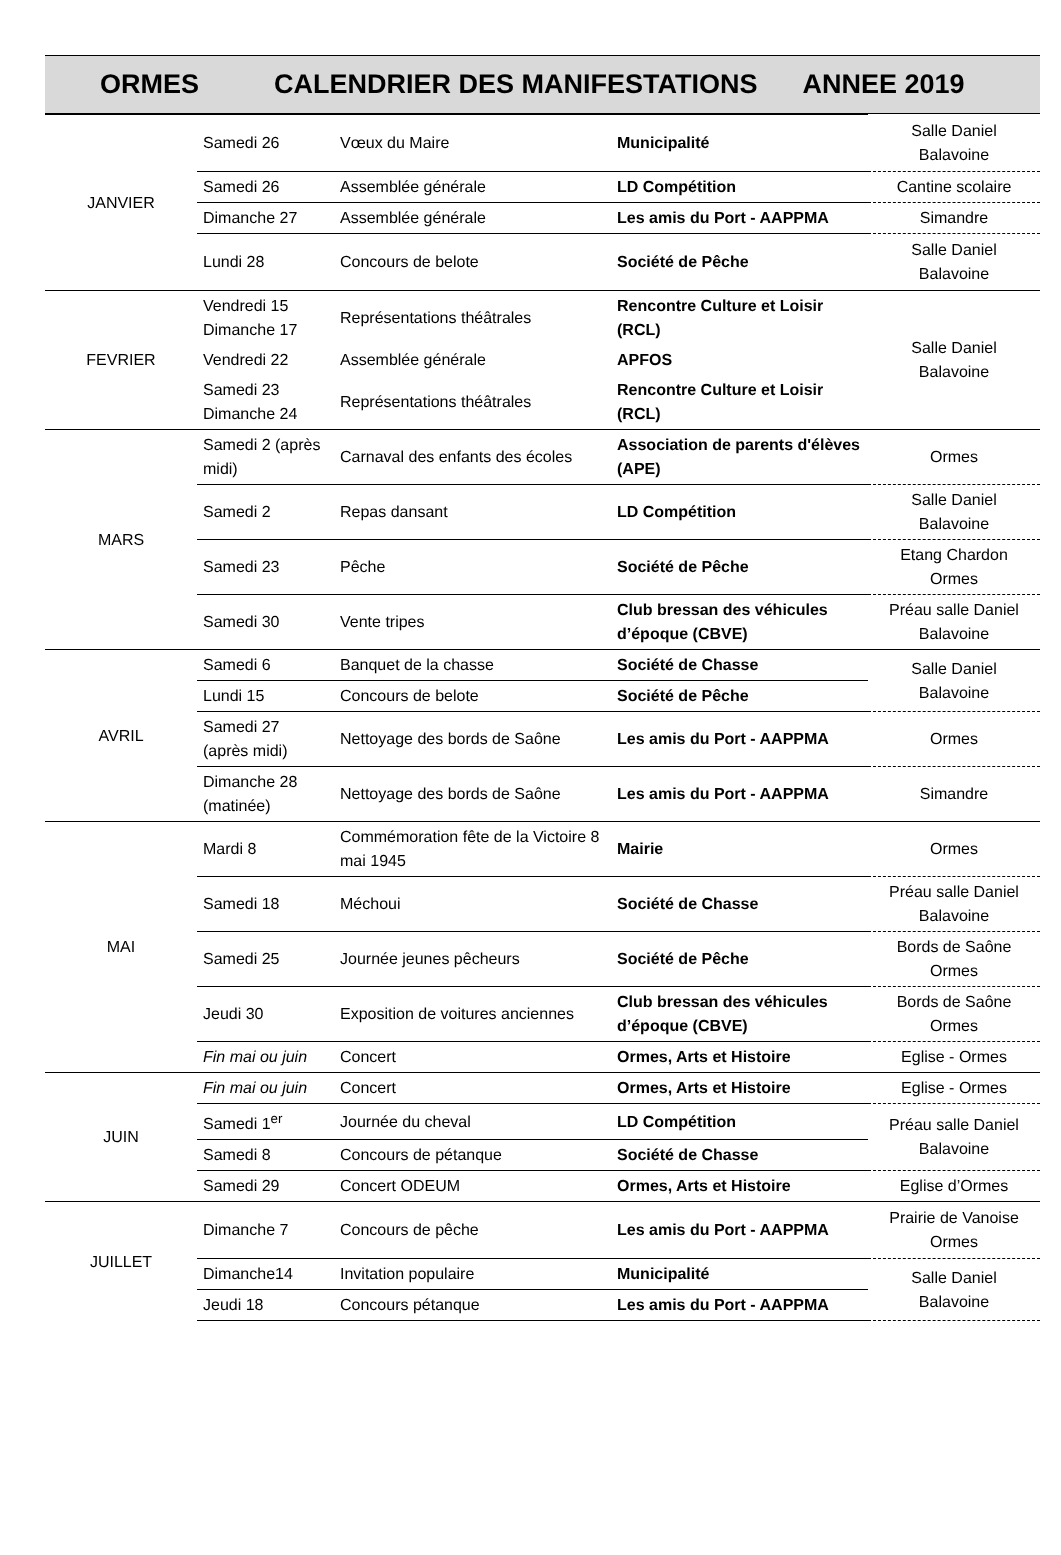ORMES CALENDRIER DES MANIFESTATIONS ANNEE 2019
| JANVIER | Samedi 26 | Vœux du Maire | Municipalité | Salle Daniel Balavoine |
| | Samedi 26 | Assemblée générale | LD Compétition | Cantine scolaire |
| | Dimanche 27 | Assemblée générale | Les amis du Port - AAPPMA | Simandre |
| | Lundi 28 | Concours de belote | Société de Pêche | Salle Daniel Balavoine |
| FEVRIER | Vendredi 15 Dimanche 17 | Représentations théâtrales | Rencontre Culture et Loisir (RCL) | Salle Daniel Balavoine |
| | Vendredi 22 | Assemblée générale | APFOS | |
| | Samedi 23 Dimanche 24 | Représentations théâtrales | Rencontre Culture et Loisir (RCL) | |
| MARS | Samedi 2 (après midi) | Carnaval des enfants des écoles | Association de parents d'élèves (APE) | Ormes |
| | Samedi 2 | Repas dansant | LD Compétition | Salle Daniel Balavoine |
| | Samedi 23 | Pêche | Société de Pêche | Etang Chardon Ormes |
| | Samedi 30 | Vente tripes | Club bressan des véhicules d’époque (CBVE) | Préau salle Daniel Balavoine |
| AVRIL | Samedi 6 | Banquet de la chasse | Société de Chasse | Salle Daniel Balavoine |
| | Lundi 15 | Concours de belote | Société de Pêche | |
| | Samedi 27 (après midi) | Nettoyage des bords de Saône | Les amis du Port - AAPPMA | Ormes |
| | Dimanche 28 (matinée) | Nettoyage des bords de Saône | Les amis du Port - AAPPMA | Simandre |
| MAI | Mardi 8 | Commémoration fête de la Victoire 8 mai 1945 | Mairie | Ormes |
| | Samedi 18 | Méchoui | Société de Chasse | Préau salle Daniel Balavoine |
| | Samedi 25 | Journée jeunes pêcheurs | Société de Pêche | Bords de Saône Ormes |
| | Jeudi 30 | Exposition de voitures anciennes | Club bressan des véhicules d’époque (CBVE) | Bords de Saône Ormes |
| | Fin mai ou juin | Concert | Ormes, Arts et Histoire | Eglise - Ormes |
| JUIN | Fin mai ou juin | Concert | Ormes, Arts et Histoire | Eglise - Ormes |
| | Samedi 1<sup>er</sup> | Journée du cheval | LD Compétition | Préau salle Daniel Balavoine |
| | Samedi 8 | Concours de pétanque | Société de Chasse | |
| | Samedi 29 | Concert ODEUM | Ormes, Arts et Histoire | Eglise d’Ormes |
| JUILLET | Dimanche 7 | Concours de pêche | Les amis du Port - AAPPMA | Prairie de Vanoise Ormes |
| | Dimanche14 | Invitation populaire | Municipalité | Salle Daniel Balavoine |
| | Jeudi 18 | Concours pétanque | Les amis du Port - AAPPMA | |